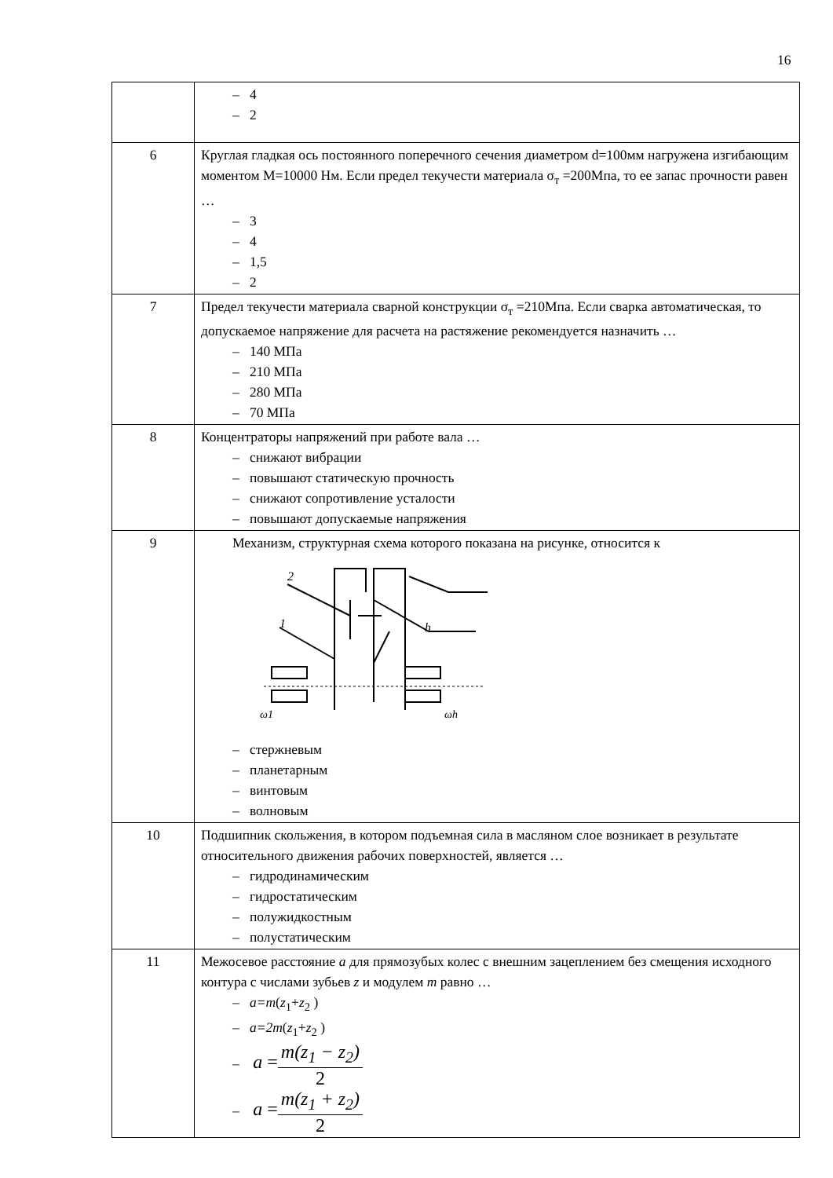16
| | – 4 – 2 |
| 6 | Круглая гладкая ось постоянного поперечного сечения диаметром d=100мм нагружена изгибающим моментом М=10000 Нм. Если предел текучести материала σ<sub>т</sub> =200Мпа, то ее запас прочности равен … – 3 – 4 – 1,5 – 2 |
| 7 | Предел текучести материала сварной конструкции σ<sub>т</sub> =210Мпа. Если сварка автоматическая, то допускаемое напряжение для расчета на растяжение рекомендуется назначить … – 140 МПа – 210 МПа – 280 МПа – 70 МПа |
| 8 | Концентраторы напряжений при работе вала … – снижают вибрации – повышают статическую прочность – снижают сопротивление усталости – повышают допускаемые напряжения |
| 9 | Механизм, структурная схема которого показана на рисунке, относится к 2 1 h ω1 ωh – стержневым – планетарным – винтовым – волновым |
| 10 | Подшипник скольжения, в котором подъемная сила в масляном слое возникает в результате относительного движения рабочих поверхностей, является … – гидродинамическим – гидростатическим – полужидкостным – полустатическим |
| 11 | Межосевое расстояние a для прямозубых колес с внешним зацеплением без смещения исходного контура с числами зубьев z и модулем m равно … – a=m ( z<sub>1</sub>+ z<sub>2</sub> ) – a=2m ( z<sub>1</sub>+ z<sub>2</sub> ) – a = m(z<sub>1</sub> − z<sub>2</sub>) 2 – a = m(z<sub>1</sub> + z<sub>2</sub>) 2 |